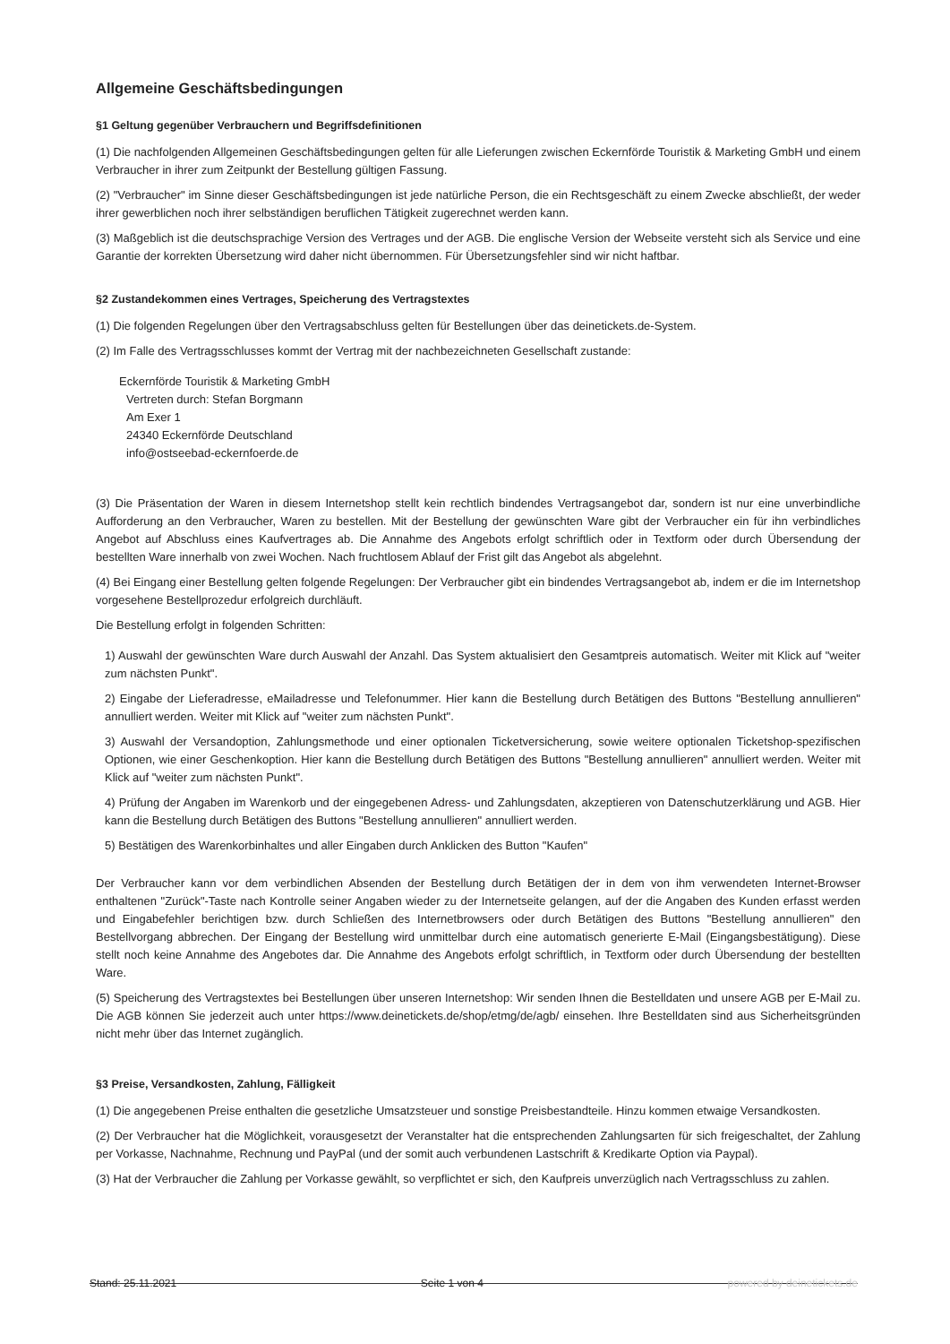Allgemeine Geschäftsbedingungen
§1 Geltung gegenüber Verbrauchern und Begriffsdefinitionen
(1) Die nachfolgenden Allgemeinen Geschäftsbedingungen gelten für alle Lieferungen zwischen Eckernförde Touristik & Marketing GmbH und einem Verbraucher in ihrer zum Zeitpunkt der Bestellung gültigen Fassung.
(2) "Verbraucher" im Sinne dieser Geschäftsbedingungen ist jede natürliche Person, die ein Rechtsgeschäft zu einem Zwecke abschließt, der weder ihrer gewerblichen noch ihrer selbständigen beruflichen Tätigkeit zugerechnet werden kann.
(3) Maßgeblich ist die deutschsprachige Version des Vertrages und der AGB. Die englische Version der Webseite versteht sich als Service und eine Garantie der korrekten Übersetzung wird daher nicht übernommen. Für Übersetzungsfehler sind wir nicht haftbar.
§2 Zustandekommen eines Vertrages, Speicherung des Vertragstextes
(1) Die folgenden Regelungen über den Vertragsabschluss gelten für Bestellungen über das deinetickets.de-System.
(2) Im Falle des Vertragsschlusses kommt der Vertrag mit der nachbezeichneten Gesellschaft zustande:
Eckernförde Touristik & Marketing GmbH
Vertreten durch: Stefan Borgmann
Am Exer 1
24340 Eckernförde Deutschland
info@ostseebad-eckernfoerde.de
(3) Die Präsentation der Waren in diesem Internetshop stellt kein rechtlich bindendes Vertragsangebot dar, sondern ist nur eine unverbindliche Aufforderung an den Verbraucher, Waren zu bestellen. Mit der Bestellung der gewünschten Ware gibt der Verbraucher ein für ihn verbindliches Angebot auf Abschluss eines Kaufvertrages ab. Die Annahme des Angebots erfolgt schriftlich oder in Textform oder durch Übersendung der bestellten Ware innerhalb von zwei Wochen. Nach fruchtlosem Ablauf der Frist gilt das Angebot als abgelehnt.
(4) Bei Eingang einer Bestellung gelten folgende Regelungen: Der Verbraucher gibt ein bindendes Vertragsangebot ab, indem er die im Internetshop vorgesehene Bestellprozedur erfolgreich durchläuft.
Die Bestellung erfolgt in folgenden Schritten:
1) Auswahl der gewünschten Ware durch Auswahl der Anzahl. Das System aktualisiert den Gesamtpreis automatisch. Weiter mit Klick auf "weiter zum nächsten Punkt".
2) Eingabe der Lieferadresse, eMailadresse und Telefonummer. Hier kann die Bestellung durch Betätigen des Buttons "Bestellung annullieren" annulliert werden. Weiter mit Klick auf "weiter zum nächsten Punkt".
3) Auswahl der Versandoption, Zahlungsmethode und einer optionalen Ticketversicherung, sowie weitere optionalen Ticketshop-spezifischen Optionen, wie einer Geschenkoption. Hier kann die Bestellung durch Betätigen des Buttons "Bestellung annullieren" annulliert werden. Weiter mit Klick auf "weiter zum nächsten Punkt".
4) Prüfung der Angaben im Warenkorb und der eingegebenen Adress- und Zahlungsdaten, akzeptieren von Datenschutzerklärung und AGB. Hier kann die Bestellung durch Betätigen des Buttons "Bestellung annullieren" annulliert werden.
5) Bestätigen des Warenkorbinhaltes und aller Eingaben durch Anklicken des Button "Kaufen"
Der Verbraucher kann vor dem verbindlichen Absenden der Bestellung durch Betätigen der in dem von ihm verwendeten Internet-Browser enthaltenen "Zurück"-Taste nach Kontrolle seiner Angaben wieder zu der Internetseite gelangen, auf der die Angaben des Kunden erfasst werden und Eingabefehler berichtigen bzw. durch Schließen des Internetbrowsers oder durch Betätigen des Buttons "Bestellung annullieren" den Bestellvorgang abbrechen. Der Eingang der Bestellung wird unmittelbar durch eine automatisch generierte E-Mail (Eingangsbestätigung). Diese stellt noch keine Annahme des Angebotes dar. Die Annahme des Angebots erfolgt schriftlich, in Textform oder durch Übersendung der bestellten Ware.
(5) Speicherung des Vertragstextes bei Bestellungen über unseren Internetshop: Wir senden Ihnen die Bestelldaten und unsere AGB per E-Mail zu. Die AGB können Sie jederzeit auch unter https://www.deinetickets.de/shop/etmg/de/agb/ einsehen. Ihre Bestelldaten sind aus Sicherheitsgründen nicht mehr über das Internet zugänglich.
§3 Preise, Versandkosten, Zahlung, Fälligkeit
(1) Die angegebenen Preise enthalten die gesetzliche Umsatzsteuer und sonstige Preisbestandteile. Hinzu kommen etwaige Versandkosten.
(2) Der Verbraucher hat die Möglichkeit, vorausgesetzt der Veranstalter hat die entsprechenden Zahlungsarten für sich freigeschaltet, der Zahlung per Vorkasse, Nachnahme, Rechnung und PayPal (und der somit auch verbundenen Lastschrift & Kredikarte Option via Paypal).
(3) Hat der Verbraucher die Zahlung per Vorkasse gewählt, so verpflichtet er sich, den Kaufpreis unverzüglich nach Vertragsschluss zu zahlen.
Stand: 25.11.2021 Seite 1 von 4 powered by deinetickets.de